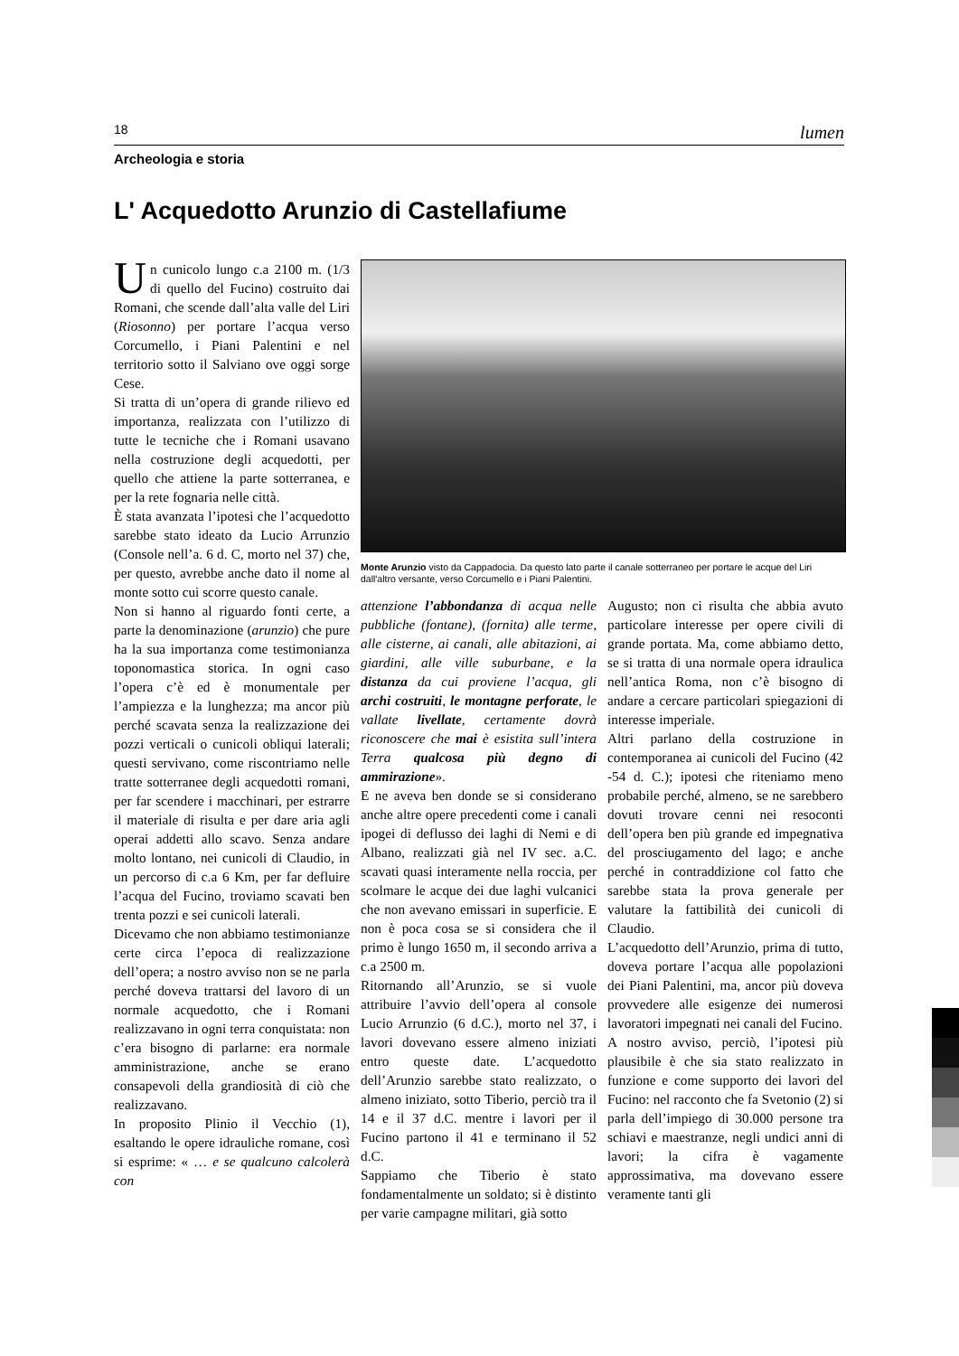18 lumen
Archeologia e storia
L' Acquedotto Arunzio di Castellafiume
Un cunicolo lungo c.a 2100 m. (1/3 di quello del Fucino) costruito dai Romani, che scende dall’alta valle del Liri (Riosonno) per portare l’acqua verso Corcumello, i Piani Palentini e nel territorio sotto il Salviano ove oggi sorge Cese.
Si tratta di un’opera di grande rilievo ed importanza, realizzata con l’utilizzo di tutte le tecniche che i Romani usavano nella costruzione degli acquedotti, per quello che attiene la parte sotterranea, e per la rete fognaria nelle città.
È stata avanzata l’ipotesi che l’acquedotto sarebbe stato ideato da Lucio Arrunzio (Console nell’a. 6 d. C, morto nel 37) che, per questo, avrebbe anche dato il nome al monte sotto cui scorre questo canale.
Non si hanno al riguardo fonti certe, a parte la denominazione (arunzio) che pure ha la sua importanza come testimonianza toponomastica storica. In ogni caso l’opera c’è ed è monumentale per l’ampiezza e la lunghezza; ma ancor più perché scavata senza la realizzazione dei pozzi verticali o cunicoli obliqui laterali; questi servivano, come riscontriamo nelle tratte sotterranee degli acquedotti romani, per far scendere i macchinari, per estrarre il materiale di risulta e per dare aria agli operai addetti allo scavo. Senza andare molto lontano, nei cunicoli di Claudio, in un percorso di c.a 6 Km, per far defluire l’acqua del Fucino, troviamo scavati ben trenta pozzi e sei cunicoli laterali.
Dicevamo che non abbiamo testimonianze certe circa l’epoca di realizzazione dell’opera; a nostro avviso non se ne parla perché doveva trattarsi del lavoro di un normale acquedotto, che i Romani realizzavano in ogni terra conquistata: non c’era bisogno di parlarne: era normale amministrazione, anche se erano consapevoli della grandiosità di ciò che realizzavano.
In proposito Plinio il Vecchio (1), esaltando le opere idrauliche romane, così si esprime: « … e se qualcuno calcolerà con
Monte Arunzio visto da Cappadocia. Da questo lato parte il canale sotterraneo per portare le acque del Liri dall'altro versante, verso Corcumello e i Piani Palentini.
attenzione l’abbondanza di acqua nelle pubbliche (fontane), (fornita) alle terme, alle cisterne, ai canali, alle abitazioni, ai giardini, alle ville suburbane, e la distanza da cui proviene l’acqua, gli archi costruiti, le montagne perforate, le vallate livellate, certamente dovrà riconoscere che mai è esistita sull’intera Terra qualcosa più degno di ammirazione».
E ne aveva ben donde se si considerano anche altre opere precedenti come i canali ipogei di deflusso dei laghi di Nemi e di Albano, realizzati già nel IV sec. a.C. scavati quasi interamente nella roccia, per scolmare le acque dei due laghi vulcanici che non avevano emissari in superficie. E non è poca cosa se si considera che il primo è lungo 1650 m, il secondo arriva a c.a 2500 m.
Ritornando all’Arunzio, se si vuole attribuire l’avvio dell’opera al console Lucio Arrunzio (6 d.C.), morto nel 37, i lavori dovevano essere almeno iniziati entro queste date. L’acquedotto dell’Arunzio sarebbe stato realizzato, o almeno iniziato, sotto Tiberio, perciò tra il 14 e il 37 d.C. mentre i lavori per il Fucino partono il 41 e terminano il 52 d.C.
Sappiamo che Tiberio è stato fondamentalmente un soldato; si è distinto per varie campagne militari, già sotto
Augusto; non ci risulta che abbia avuto particolare interesse per opere civili di grande portata. Ma, come abbiamo detto, se si tratta di una normale opera idraulica nell’antica Roma, non c’è bisogno di andare a cercare particolari spiegazioni di interesse imperiale.
Altri parlano della costruzione in contemporanea ai cunicoli del Fucino (42 -54 d. C.); ipotesi che riteniamo meno probabile perché, almeno, se ne sarebbero dovuti trovare cenni nei resoconti dell’opera ben più grande ed impegnativa del prosciugamento del lago; e anche perché in contraddizione col fatto che sarebbe stata la prova generale per valutare la fattibilità dei cunicoli di Claudio.
L’acquedotto dell’Arunzio, prima di tutto, doveva portare l’acqua alle popolazioni dei Piani Palentini, ma, ancor più doveva provvedere alle esigenze dei numerosi lavoratori impegnati nei canali del Fucino.
A nostro avviso, perciò, l’ipotesi più plausibile è che sia stato realizzato in funzione e come supporto dei lavori del Fucino: nel racconto che fa Svetonio (2) si parla dell’impiego di 30.000 persone tra schiavi e maestranze, negli undici anni di lavori; la cifra è vagamente approssimativa, ma dovevano essere veramente tanti gli